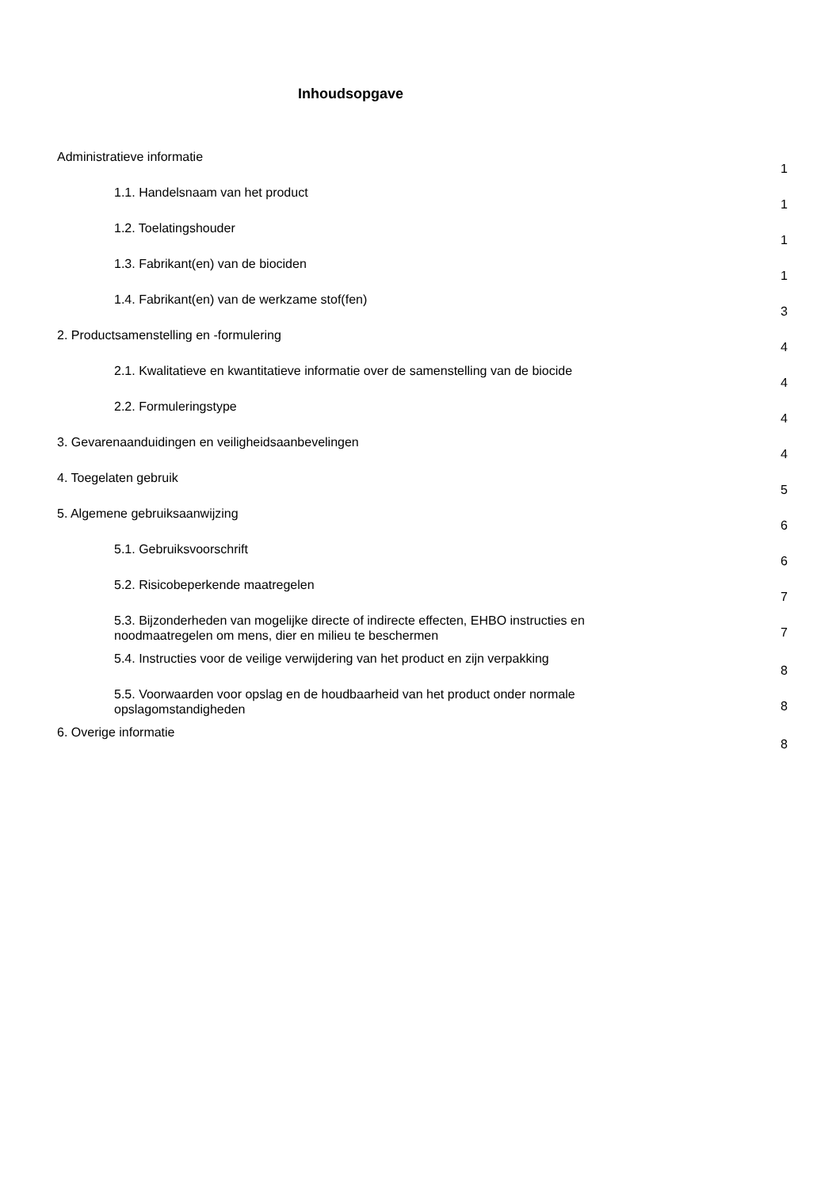Inhoudsopgave
Administratieve informatie 1
1.1. Handelsnaam van het product 1
1.2. Toelatingshouder 1
1.3. Fabrikant(en) van de biociden 1
1.4. Fabrikant(en) van de werkzame stof(fen) 3
2. Productsamenstelling en -formulering 4
2.1. Kwalitatieve en kwantitatieve informatie over de samenstelling van de biocide 4
2.2. Formuleringstype 4
3. Gevarenaanduidingen en veiligheidsaanbevelingen 4
4. Toegelaten gebruik 5
5. Algemene gebruiksaanwijzing 6
5.1. Gebruiksvoorschrift 6
5.2. Risicobeperkende maatregelen 7
5.3. Bijzonderheden van mogelijke directe of indirecte effecten, EHBO instructies en noodmaatregelen om mens, dier en milieu te beschermen 7
5.4. Instructies voor de veilige verwijdering van het product en zijn verpakking 8
5.5. Voorwaarden voor opslag en de houdbaarheid van het product onder normale opslagomstandigheden 8
6. Overige informatie 8